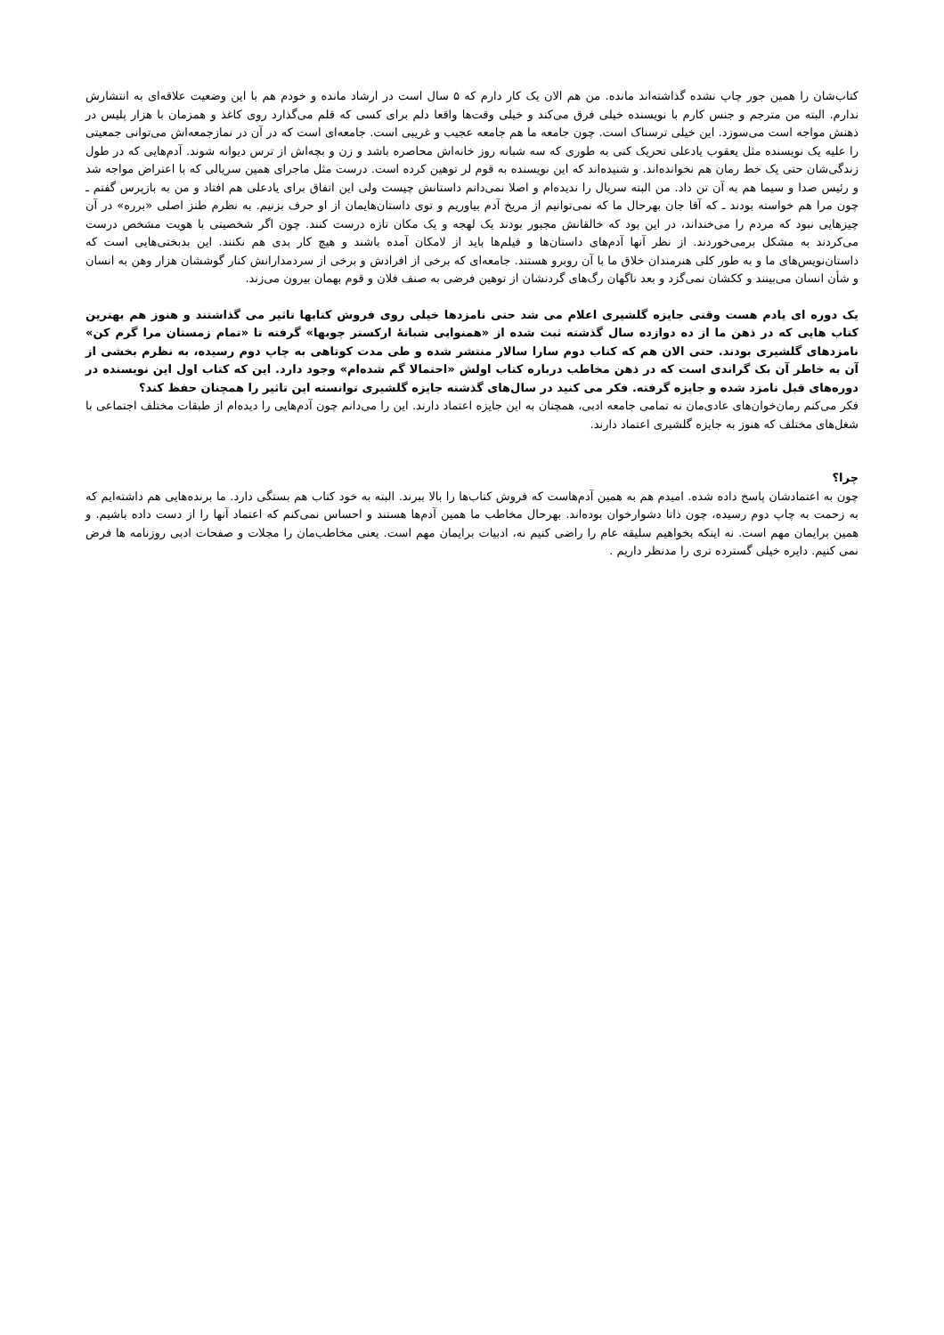کتاب‌شان را همین جور چاپ نشده گذاشته‌اند مانده. من هم الان یک کار دارم که ۵ سال است در ارشاد مانده و خودم هم با این وضعیت علاقه‌ای به انتشارش ندارم. البته من مترجم و جنس کارم با نویسنده خیلی فرق می‌کند و خیلی وقت‌ها واقعا دلم برای کسی که قلم می‌گذارد روی کاغذ و همزمان با هزار پلیس در ذهنش مواجه است می‌سوزد. این خیلی ترسناک است. چون جامعه ما هم جامعه عجیب و غریبی است. جامعه‌ای است که در آن در نمازجمعه‌اش می‌توانی جمعیتی را علیه یک نویسنده مثل یعقوب یادعلی تحریک کنی به طوری که سه شبانه روز خانه‌اش محاصره باشد و زن و بچه‌اش از ترس دیوانه شوند. آدم‌هایی که در طول زندگی‌شان حتی یک خط رمان هم نخوانده‌اند. و شنیده‌اند که این نویسنده به قوم لر توهین کرده است. درست مثل ماجرای همین سریالی که با اعتراض مواجه شد و رئیس صدا و سیما هم به آن تن داد. من البته سریال را ندیده‌ام و اصلا نمی‌دانم داستانش چیست ولی این اتفاق برای یادعلی هم افتاد و من به بازپرس گفتم ـ چون مرا هم خواسته بودند ـ که آقا جان بهرحال ما که نمی‌توانیم از مریخ آدم بیاوریم و توی داستان‌هایمان از او حرف بزنیم. به نظرم طنز اصلی «برره» در آن چیزهایی نبود که مردم را می‌خنداند، در این بود که خالقانش مجبور بودند یک لهجه و یک مکان تازه درست کنند. چون اگر شخصیتی با هویت مشخص درست می‌کردند به مشکل برمی‌خوردند. از نظر آنها آدم‌های داستان‌ها و فیلم‌ها باید از لامکان آمده باشند و هیچ کار بدی هم نکنند. این بدبختی‌هایی است که داستان‌نویس‌های ما و به طور کلی هنرمندان خلاق ما با آن روبرو هستند. جامعه‌ای که برخی از افرادش و برخی از سردمدارانش کنار گوششان هزار وهن به انسان و شأن انسان می‌بینند و ککشان نمی‌گزد و بعد ناگهان رگ‌های گردنشان از توهین فرضی به صنف فلان و قوم بهمان بیرون می‌زند.
یک دوره ای یادم هست وقتی جایزه گلشیری اعلام می شد حتی نامزدها خیلی روی فروش کتابها تاثیر می گذاشتند و هنوز هم بهترین کتاب هایی که در ذهن ما از ده دوازده سال گذشته ثبت شده از «همنوایی شبانهٔ ارکستر چوبها» گرفته تا «تمام زمستان مرا گرم کن» نامزدهای گلشیری بودند. حتی الان هم که کتاب دوم سارا سالار منتشر شده و طی مدت کوتاهی به چاپ دوم رسیده، به نظرم بخشی از آن به خاطر آن بک گراندی است که در ذهن مخاطب درباره کتاب اولش «احتمالا گم شده‌ام» وجود دارد. این که کتاب اول این نویسنده در دوره‌های قبل نامزد شده و جایزه گرفته. فکر می کنید در سال‌های گذشته جایزه گلشیری توانسته این تاثیر را همچنان حفظ کند؟
فکر می‌کنم رمان‌خوان‌های عادی‌مان نه تمامی جامعه ادبی، همچنان به این جایزه اعتماد دارند. این را می‌دانم چون آدم‌هایی را دیده‌ام از طبقات مختلف اجتماعی با شغل‌های مختلف که هنوز به جایزه گلشیری اعتماد دارند.
چرا؟
چون به اعتمادشان پاسخ داده شده. امیدم هم به همین آدم‌هاست که فروش کتاب‌ها را بالا ببرند. البته به خود کتاب هم بستگی دارد. ما برنده‌هایی هم داشته‌ایم که به زحمت به چاپ دوم رسیده، چون ذاتا دشوارخوان بوده‌اند. بهرحال مخاطب ما همین آدم‌ها هستند و احساس نمی‌کنم که اعتماد آنها را از دست داده باشیم. و همین برایمان مهم است. نه اینکه بخواهیم سلیقه عام را راضی کنیم نه، ادبیات برایمان مهم است. یعنی مخاطب‌مان را مجلات و صفحات ادبی روزنامه ها فرض نمی کنیم. دایره خیلی گسترده تری را مدنظر داریم .